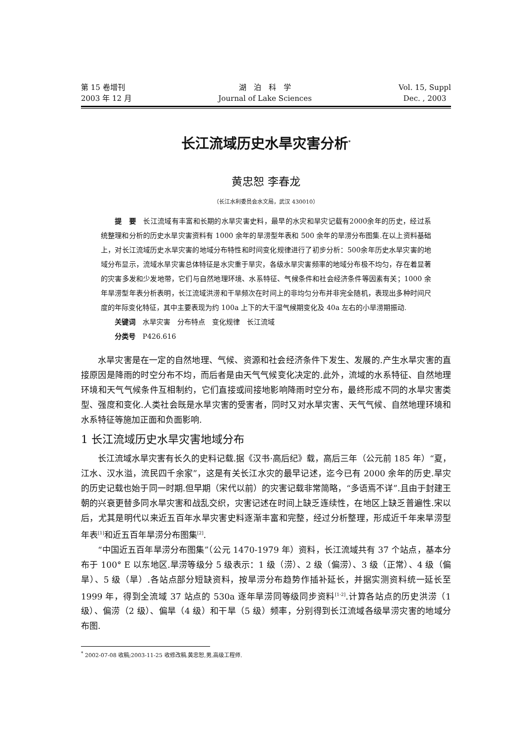第 15 卷增刊
2003 年 12 月
湖　泊　科　学
Journal of Lake Sciences
Vol. 15, Suppl
Dec. , 2003
长江流域历史水旱灾害分析<sup>*</sup>
黄忠恕 李春龙
（长江水利委员会水文局，武汉 430010）
提　要　长江流域有丰富和长期的水旱灾害史料，最早的水灾和旱灾记载有2000余年的历史，经过系统整理和分析的历史水旱灾害资料有 1000 余年的旱涝型年表和 500 余年的旱涝分布图集.在以上资料基础上，对长江流域历史水旱灾害的地域分布特性和时间变化规律进行了初步分析：500余年历史水旱灾害的地域分布显示，流域水旱灾害总体特征是水灾重于旱灾，各级水旱灾害频率的地域分布极不均匀，存在着显著的灾害多发和少发地带，它们与自然地理环境、水系特征、气候条件和社会经济条件等因素有关；1000 余年旱涝型年表分析表明，长江流域洪涝和干旱频次在时间上的非均匀分布并非完全随机，表现出多种时间尺度的年际变化特征，其中主要表现为约 100a 上下的大干湿气候期变化及 40a 左右的小旱涝期振动.
关键词　水旱灾害　分布特点　变化规律　长江流域
分类号　P426.616
水旱灾害是在一定的自然地理、气候、资源和社会经济条件下发生、发展的.产生水旱灾害的直接原因是降雨的时空分布不均，而后者是由天气气候变化决定的.此外，流域的水系特征、自然地理环境和天气气候条件互相制约，它们直接或间接地影响降雨时空分布，最终形成不同的水旱灾害类型、强度和变化.人类社会既是水旱灾害的受害者，同时又对水旱灾害、天气气候、自然地理环境和水系特征等施加正面和负面影响.
1 长江流域历史水旱灾害地域分布
长江流域水旱灾害有长久的史料记载.据《汉书·高后纪》载，高后三年（公元前 185 年）“夏，江水、汉水溢，流民四千余家”，这是有关长江水灾的最早记述，迄今已有 2000 余年的历史.旱灾的历史记载也始于同一时期.但早期（宋代以前）的灾害记载非常简略，“多语焉不详”.且由于封建王朝的兴衰更替多同水旱灾害和战乱交织，灾害记述在时间上缺乏连续性，在地区上缺乏普遍性.宋以后，尤其是明代以来近五百年水旱灾害史料逐渐丰富和完整，经过分析整理，形成近千年来旱涝型年表<sup>[1]</sup>和近五百年旱涝分布图集<sup>[2]</sup>.
“中国近五百年旱涝分布图集”（公元 1470-1979 年）资料，长江流域共有 37 个站点，基本分布于 100° E 以东地区.旱涝等级分 5 级表示：1 级（涝）、2 级（偏涝）、3 级（正常）、4 级（偏旱）、5 级（旱）.各站点部分短缺资料，按旱涝分布趋势作插补延长，并据实测资料统一延长至 1999 年，得到全流域 37 站点的 530a 逐年旱涝同等级同步资料<sup>[1-2]</sup>.计算各站点的历史洪涝（1 级）、偏涝（2 级）、偏旱（4 级）和干旱（5 级）频率，分别得到长江流域各级旱涝灾害的地域分布图.
<sup>*</sup> 2002-07-08 收稿;2003-11-25 收修改稿.黄忠恕,男,高级工程师.